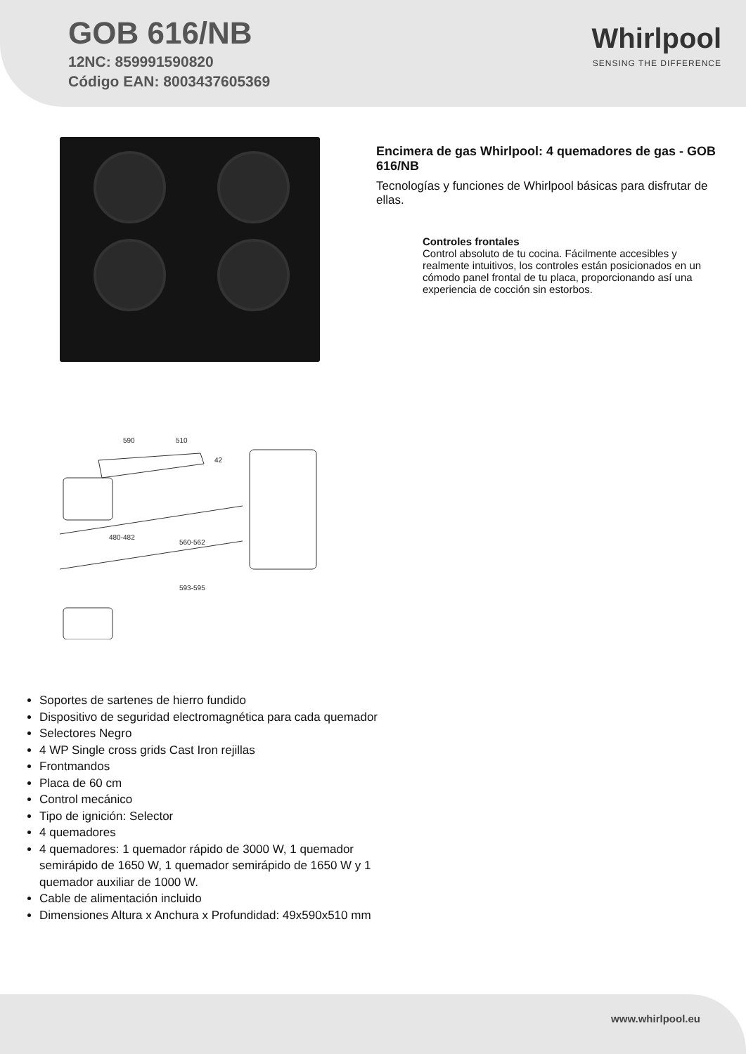GOB 616/NB
12NC: 859991590820
Código EAN: 8003437605369
Whirlpool
SENSING THE DIFFERENCE
590
510
42
480-482
560-562
593-595
Encimera de gas Whirlpool: 4 quemadores de gas - GOB 616/NB
Tecnologías y funciones de Whirlpool básicas para disfrutar de ellas.
Controles frontales
Control absoluto de tu cocina. Fácilmente accesibles y realmente intuitivos, los controles están posicionados en un cómodo panel frontal de tu placa, proporcionando así una experiencia de cocción sin estorbos.
Soportes de sartenes de hierro fundido
Dispositivo de seguridad electromagnética para cada quemador
Selectores Negro
4 WP Single cross grids Cast Iron rejillas
Frontmandos
Placa de 60 cm
Control mecánico
Tipo de ignición: Selector
4 quemadores
4 quemadores: 1 quemador rápido de 3000 W, 1 quemador semirápido de 1650 W, 1 quemador semirápido de 1650 W y 1 quemador auxiliar de 1000 W.
Cable de alimentación incluido
Dimensiones Altura x Anchura x Profundidad: 49x590x510 mm
www.whirlpool.eu